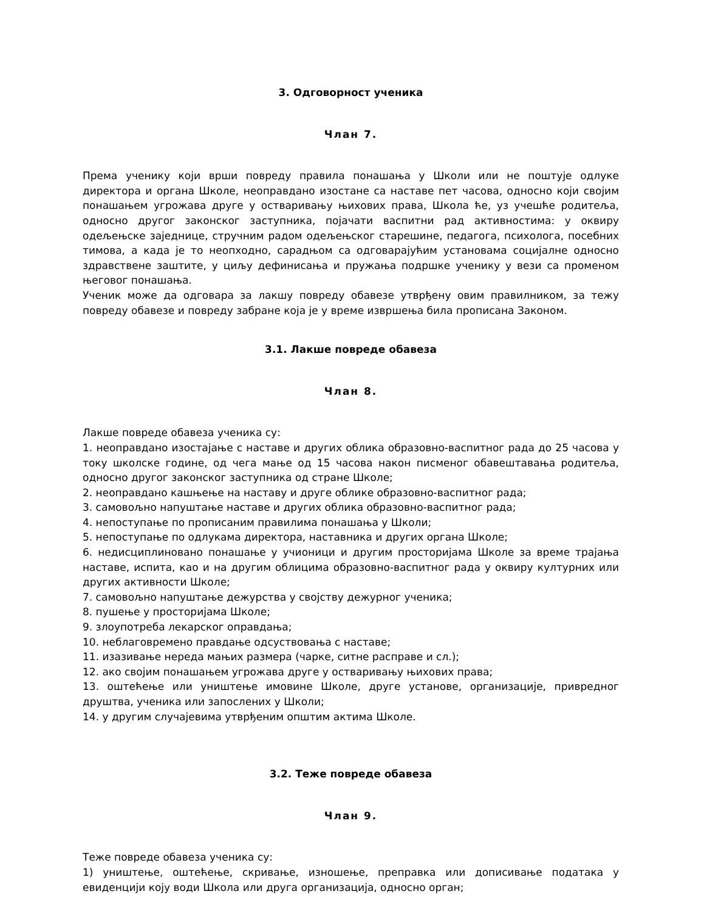3. Одговорност ученика
Члан 7.
Према ученику који врши повреду правила понашања у Школи или не поштује одлуке директора и органа Школе, неоправдано изостане са наставе пет часова, односно који својим понашањем угрожава друге у остваривању њихових права, Школа ће, уз учешће родитеља, односно другог законског заступника, појачати васпитни рад активностима: у оквиру одељењске заједнице, стручним радом одељењског старешине, педагога, психолога, посебних тимова, а када је то неопходно, сарадњом са одговарајућим установама социјалне односно здравствене заштите, у циљу дефинисања и пружања подршке ученику у вези са променом његовог понашања.
Ученик може да одговара за лакшу повреду обавезе утврђену овим правилником, за тежу повреду обавезе и повреду забране која је у време извршења била прописана Законом.
3.1. Лакше повреде обавеза
Члан 8.
Лакше повреде обавеза ученика су:
1. неоправдано изостајање с наставе и других облика образовно-васпитног рада до 25 часова у току школске године, од чега мање од 15 часова након писменог обавештавања родитеља, односно другог законског заступника од стране Школе;
2. неоправдано кашњење на наставу и друге облике образовно-васпитног рада;
3. самовољно напуштање наставе и других облика образовно-васпитног рада;
4. непоступање по прописаним правилима понашања у Школи;
5. непоступање по одлукама директора, наставника и других органа Школе;
6. недисциплиновано понашање у учионици и другим просторијама Школе за време трајања наставе, испита, као и на другим облицима образовно-васпитног рада у оквиру културних или других активности Школе;
7. самовољно напуштање дежурства у својству дежурног ученика;
8. пушење у просторијама Школе;
9. злоупотреба лекарског оправдања;
10. неблаговремено правдање одсуствовања с наставе;
11. изазивање нереда мањих размера (чарке, ситне расправе и сл.);
12. ако својим понашањем угрожава друге у остваривању њихових права;
13. оштећење или уништење имовине Школе, друге установе, организације, привредног друштва, ученика или запослених у Школи;
14. у другим случајевима утврђеним општим актима Школе.
3.2. Теже повреде обавеза
Члан 9.
Теже повреде обавеза ученика су:
1) уништење, оштећење, скривање, изношење, преправка или дописивање података у евиденцији коју води Школа или друга организација, односно орган;